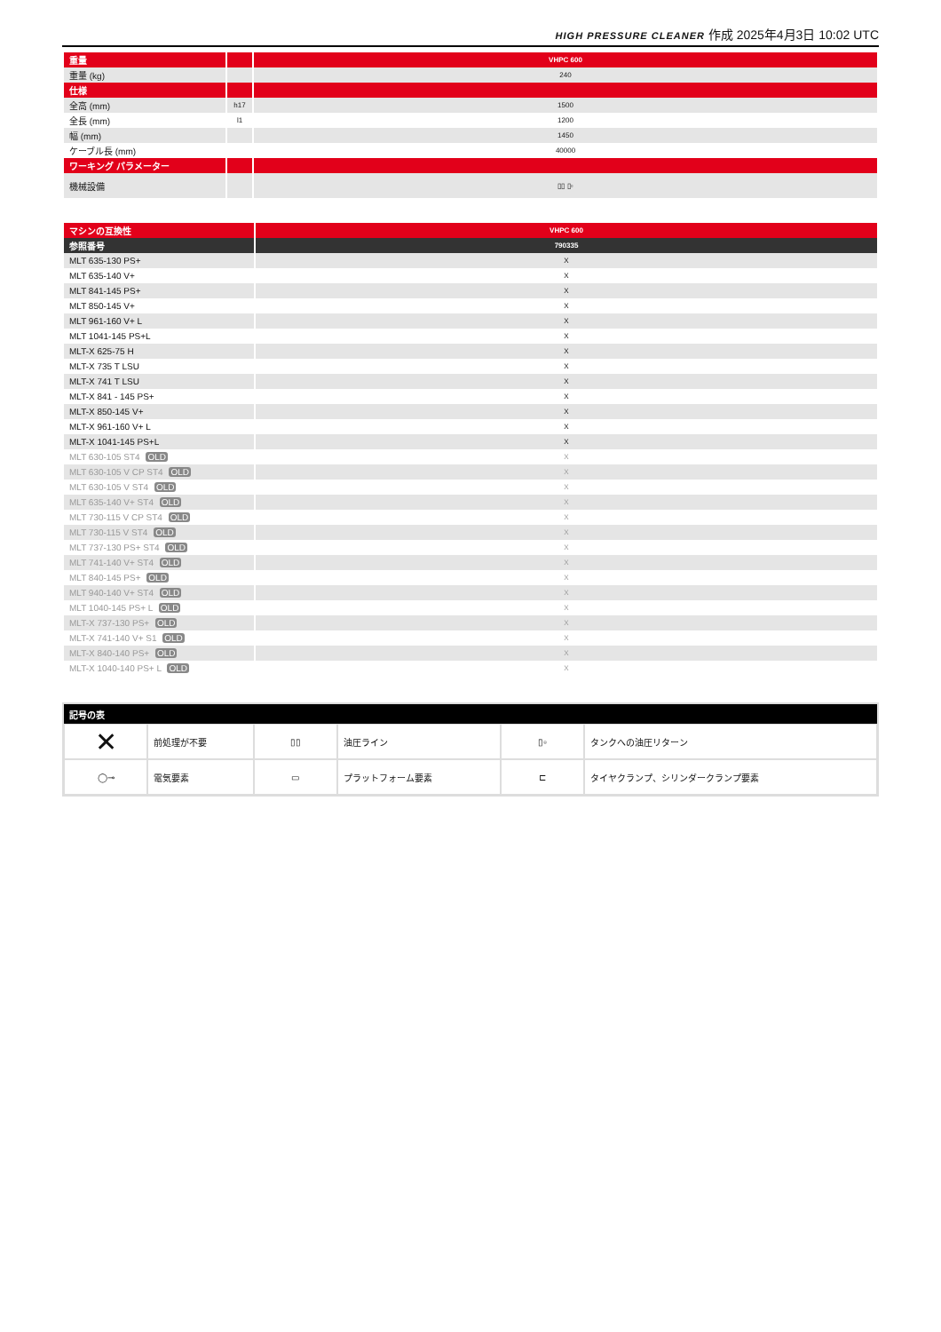HIGH PRESSURE CLEANER 作成 2025年4月3日 10:02 UTC
| 重量 | | VHPC 600 |
| --- | --- | --- |
| 重量 (kg) | | 240 |
| 仕様 | | |
| 全高 (mm) | h17 | 1500 |
| 全長 (mm) | l1 | 1200 |
| 幅 (mm) | | 1450 |
| ケーブル長 (mm) | | 40000 |
| ワーキング パラメーター | | |
| 機械設備 | | ▯▯ ▯▫ |
| マシンの互換性 | VHPC 600 |
| --- | --- |
| 参照番号 | 790335 |
| MLT 635-130 PS+ | X |
| MLT 635-140 V+ | X |
| MLT 841-145 PS+ | X |
| MLT 850-145 V+ | X |
| MLT 961-160 V+ L | X |
| MLT 1041-145 PS+L | X |
| MLT-X 625-75 H | X |
| MLT-X 735 T LSU | X |
| MLT-X 741 T LSU | X |
| MLT-X 841 - 145 PS+ | X |
| MLT-X 850-145 V+ | X |
| MLT-X 961-160 V+ L | X |
| MLT-X 1041-145 PS+L | X |
| MLT 630-105 ST4 OLD | X |
| MLT 630-105 V CP ST4 OLD | X |
| MLT 630-105 V ST4 OLD | X |
| MLT 635-140 V+ ST4 OLD | X |
| MLT 730-115 V CP ST4 OLD | X |
| MLT 730-115 V ST4 OLD | X |
| MLT 737-130 PS+ ST4 OLD | X |
| MLT 741-140 V+ ST4 OLD | X |
| MLT 840-145 PS+ OLD | X |
| MLT 940-140 V+ ST4 OLD | X |
| MLT 1040-145 PS+ L OLD | X |
| MLT-X 737-130 PS+ OLD | X |
| MLT-X 741-140 V+ S1 OLD | X |
| MLT-X 840-140 PS+ OLD | X |
| MLT-X 1040-140 PS+ L OLD | X |
| 記号の表 | | | | | |
| --- | --- | --- | --- | --- | --- |
| ✕ | 前処理が不要 | ▯▯ | 油圧ライン | ▯▫ | タンクへの油圧リターン |
| ◯⊸ | 電気要素 | ▭ | プラットフォーム要素 | ⊏ | タイヤクランプ、シリンダークランプ要素 |